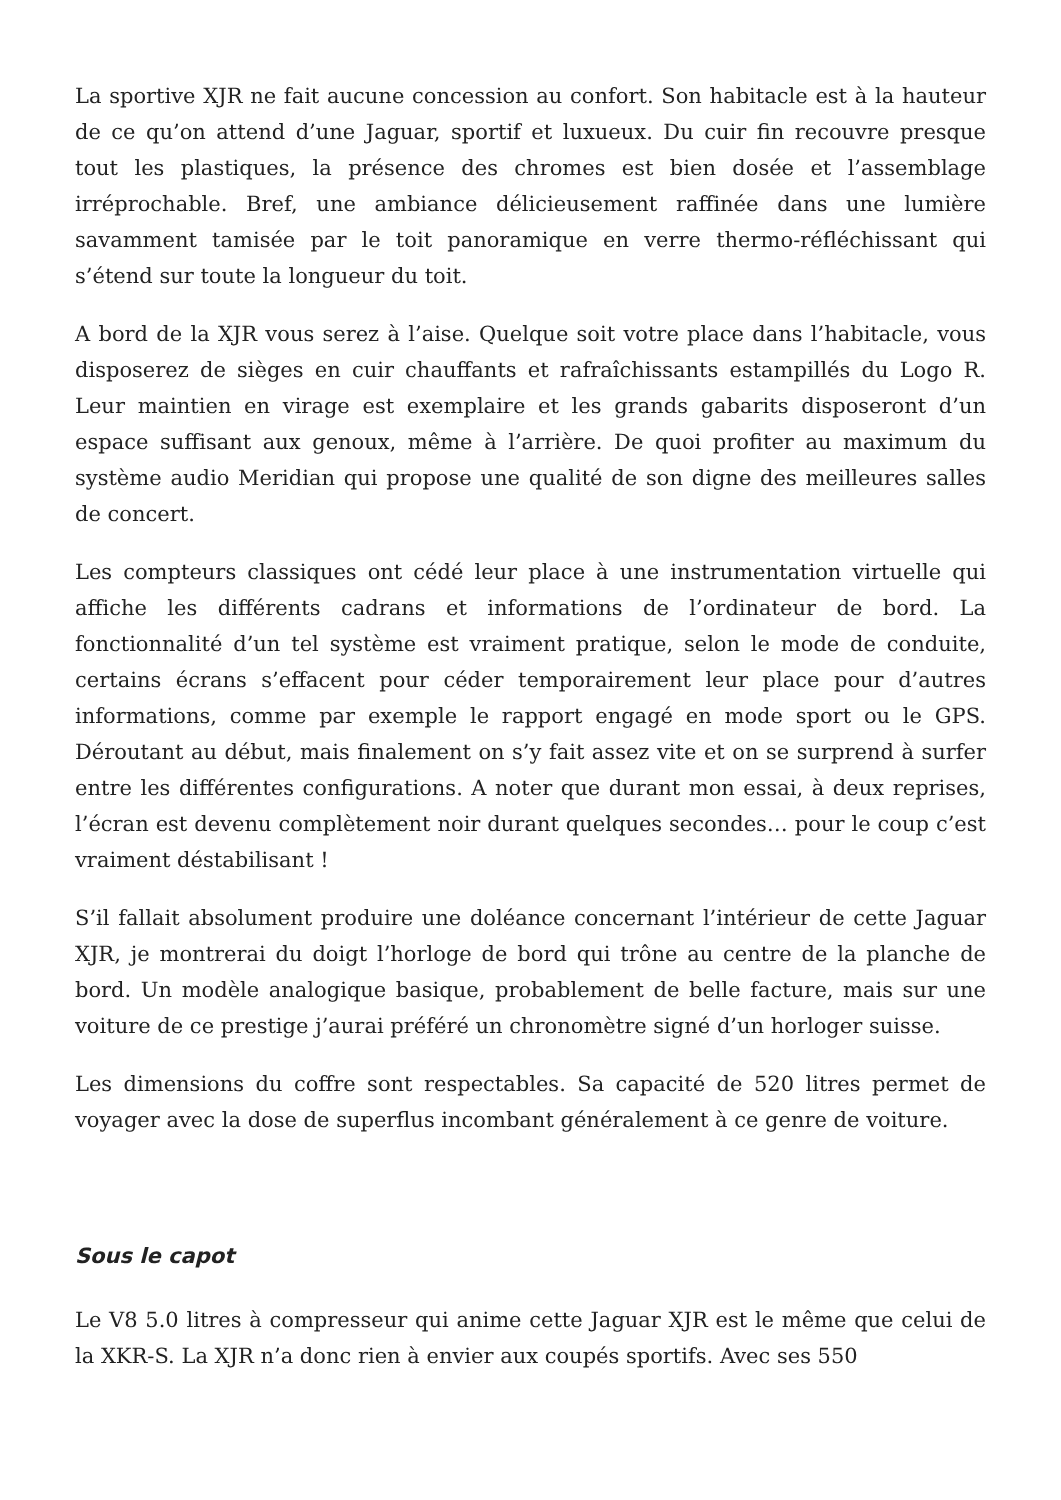La sportive XJR ne fait aucune concession au confort. Son habitacle est à la hauteur de ce qu’on attend d’une Jaguar, sportif et luxueux. Du cuir fin recouvre presque tout les plastiques, la présence des chromes est bien dosée et l’assemblage irréprochable. Bref, une ambiance délicieusement raffinée dans une lumière savamment tamisée par le toit panoramique en verre thermo-réfléchissant qui s’étend sur toute la longueur du toit.
A bord de la XJR vous serez à l’aise. Quelque soit votre place dans l’habitacle, vous disposerez de sièges en cuir chauffants et rafraîchissants estampillés du Logo R. Leur maintien en virage est exemplaire et les grands gabarits disposeront d’un espace suffisant aux genoux, même à l’arrière. De quoi profiter au maximum du système audio Meridian qui propose une qualité de son digne des meilleures salles de concert.
Les compteurs classiques ont cédé leur place à une instrumentation virtuelle qui affiche les différents cadrans et informations de l’ordinateur de bord. La fonctionnalité d’un tel système est vraiment pratique, selon le mode de conduite, certains écrans s’effacent pour céder temporairement leur place pour d’autres informations, comme par exemple le rapport engagé en mode sport ou le GPS. Déroutant au début, mais finalement on s’y fait assez vite et on se surprend à surfer entre les différentes configurations. A noter que durant mon essai, à deux reprises, l’écran est devenu complètement noir durant quelques secondes… pour le coup c’est vraiment déstabilisant !
S’il fallait absolument produire une doléance concernant l’intérieur de cette Jaguar XJR, je montrerai du doigt l’horloge de bord qui trône au centre de la planche de bord. Un modèle analogique basique, probablement de belle facture, mais sur une voiture de ce prestige j’aurai préféré un chronomètre signé d’un horloger suisse.
Les dimensions du coffre sont respectables. Sa capacité de 520 litres permet de voyager avec la dose de superflus incombant généralement à ce genre de voiture.
Sous le capot
Le V8 5.0 litres à compresseur qui anime cette Jaguar XJR est le même que celui de la XKR-S. La XJR n’a donc rien à envier aux coupés sportifs. Avec ses 550